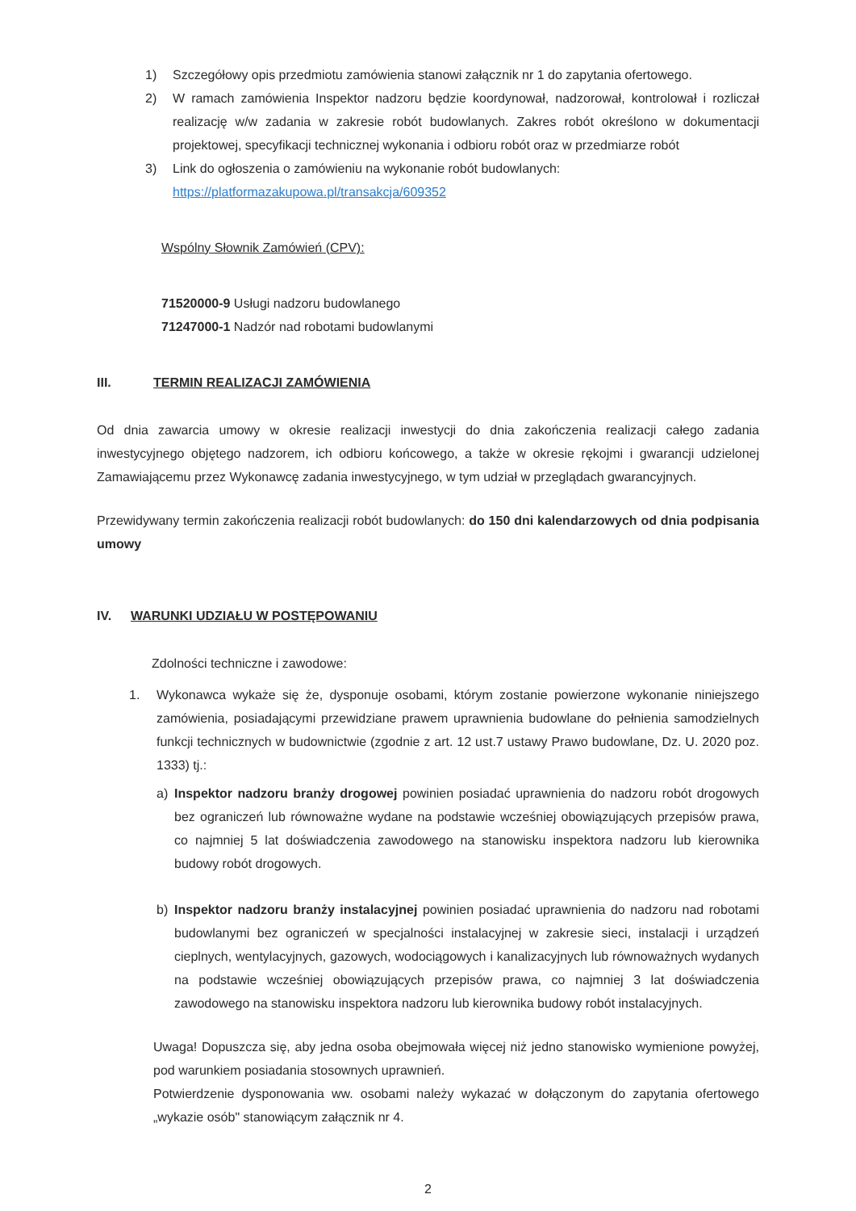1) Szczegółowy opis przedmiotu zamówienia stanowi załącznik nr 1 do zapytania ofertowego.
2) W ramach zamówienia Inspektor nadzoru będzie koordynował, nadzorował, kontrolował i rozliczał realizację w/w zadania w zakresie robót budowlanych. Zakres robót określono w dokumentacji projektowej, specyfikacji technicznej wykonania i odbioru robót oraz w przedmiarze robót
3) Link do ogłoszenia o zamówieniu na wykonanie robót budowlanych:
https://platformazakupowa.pl/transakcja/609352
Wspólny Słownik Zamówień (CPV):
71520000-9 Usługi nadzoru budowlanego
71247000-1 Nadzór nad robotami budowlanymi
III. TERMIN REALIZACJI ZAMÓWIENIA
Od dnia zawarcia umowy w okresie realizacji inwestycji do dnia zakończenia realizacji całego zadania inwestycyjnego objętego nadzorem, ich odbioru końcowego, a także w okresie rękojmi i gwarancji udzielonej Zamawiającemu przez Wykonawcę zadania inwestycyjnego, w tym udział w przeglądach gwarancyjnych.
Przewidywany termin zakończenia realizacji robót budowlanych: do 150 dni kalendarzowych od dnia podpisania umowy
IV. WARUNKI UDZIAŁU W POSTĘPOWANIU
Zdolności techniczne i zawodowe:
1. Wykonawca wykaże się że, dysponuje osobami, którym zostanie powierzone wykonanie niniejszego zamówienia, posiadającymi przewidziane prawem uprawnienia budowlane do pełnienia samodzielnych funkcji technicznych w budownictwie (zgodnie z art. 12 ust.7 ustawy Prawo budowlane, Dz. U. 2020 poz. 1333) tj.:
a) Inspektor nadzoru branży drogowej powinien posiadać uprawnienia do nadzoru robót drogowych bez ograniczeń lub równoważne wydane na podstawie wcześniej obowiązujących przepisów prawa, co najmniej 5 lat doświadczenia zawodowego na stanowisku inspektora nadzoru lub kierownika budowy robót drogowych.
b) Inspektor nadzoru branży instalacyjnej powinien posiadać uprawnienia do nadzoru nad robotami budowlanymi bez ograniczeń w specjalności instalacyjnej w zakresie sieci, instalacji i urządzeń cieplnych, wentylacyjnych, gazowych, wodociągowych i kanalizacyjnych lub równoważnych wydanych na podstawie wcześniej obowiązujących przepisów prawa, co najmniej 3 lat doświadczenia zawodowego na stanowisku inspektora nadzoru lub kierownika budowy robót instalacyjnych.
Uwaga! Dopuszcza się, aby jedna osoba obejmowała więcej niż jedno stanowisko wymienione powyżej, pod warunkiem posiadania stosownych uprawnień.
Potwierdzenie dysponowania ww. osobami należy wykazać w dołączonym do zapytania ofertowego „wykazie osób" stanowiącym załącznik nr 4.
2